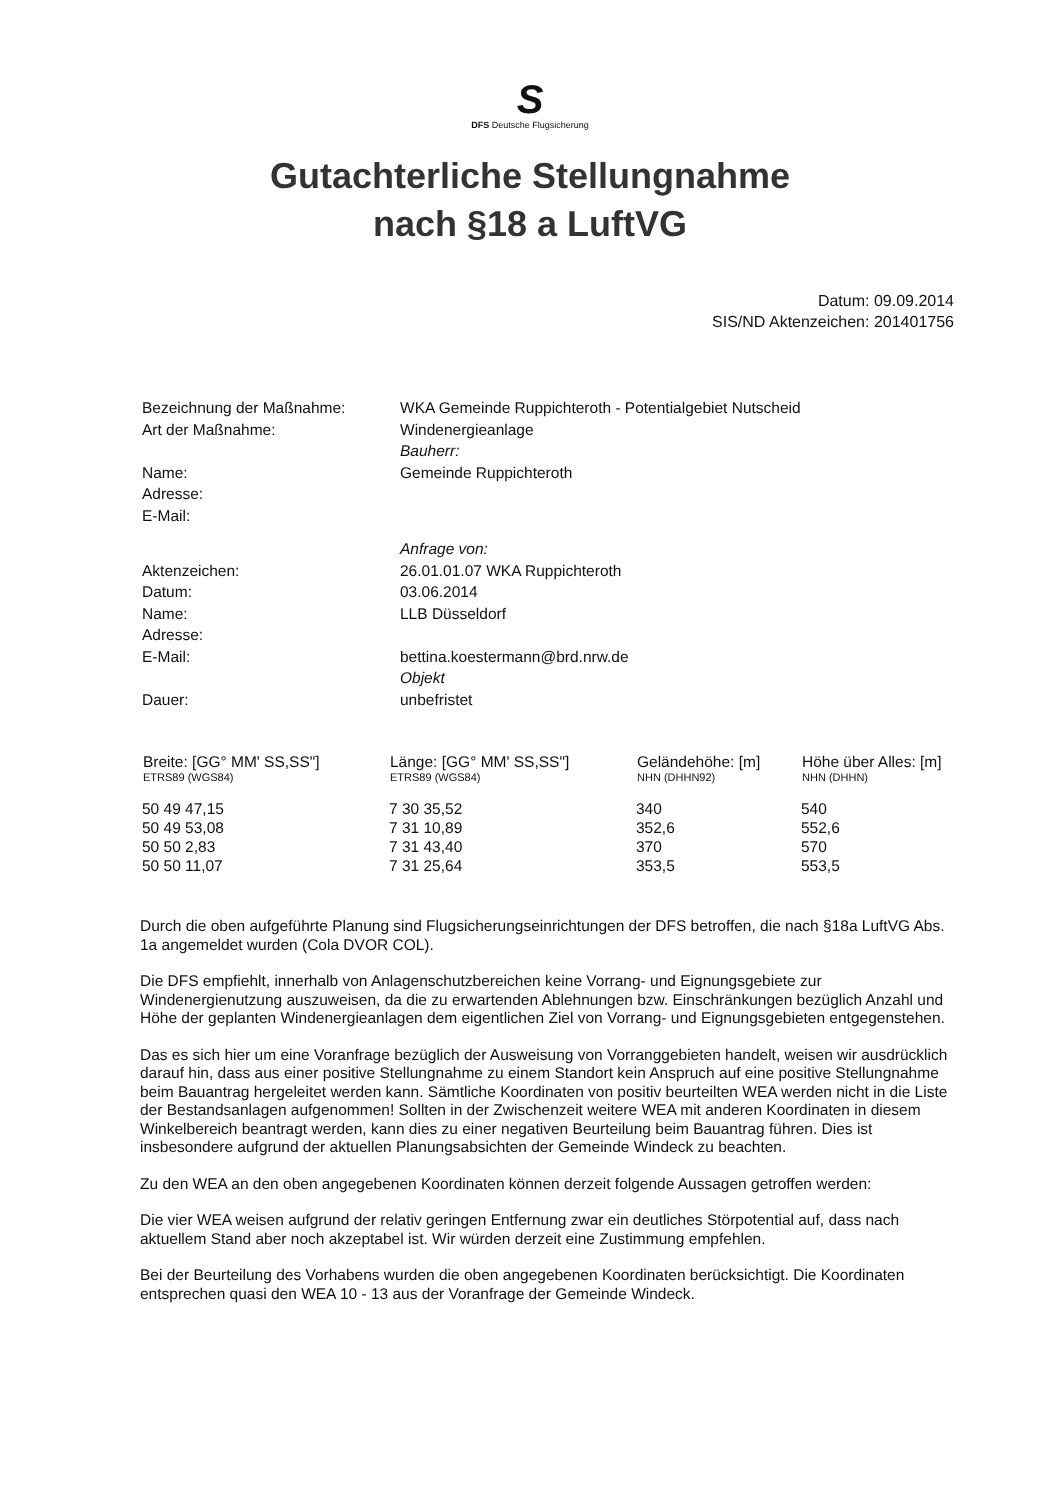S
DFS Deutsche Flugsicherung
Gutachterliche Stellungnahme
nach §18 a LuftVG
Datum: 09.09.2014
SIS/ND Aktenzeichen: 201401756
| Bezeichnung der Maßnahme: | WKA Gemeinde Ruppichteroth - Potentialgebiet Nutscheid |
| Art der Maßnahme: | Windenergieanlage |
| | Bauherr: |
| Name: | Gemeinde Ruppichteroth |
| Adresse: | |
| E-Mail: | |
| | Anfrage von: |
| Aktenzeichen: | 26.01.01.07 WKA Ruppichteroth |
| Datum: | 03.06.2014 |
| Name: | LLB Düsseldorf |
| Adresse: | |
| E-Mail: | bettina.koestermann@brd.nrw.de |
| | Objekt |
| Dauer: | unbefristet |
| Breite: [GG° MM' SS,SS"] ETRS89 (WGS84) | Länge: [GG° MM' SS,SS"] ETRS89 (WGS84) | Geländehöhe: [m] NHN (DHHN92) | Höhe über Alles: [m] NHN (DHHN) |
| --- | --- | --- | --- |
| 50 49 47,15 | 7 30 35,52 | 340 | 540 |
| 50 49 53,08 | 7 31 10,89 | 352,6 | 552,6 |
| 50 50 2,83 | 7 31 43,40 | 370 | 570 |
| 50 50 11,07 | 7 31 25,64 | 353,5 | 553,5 |
Durch die oben aufgeführte Planung sind Flugsicherungseinrichtungen der DFS betroffen, die nach §18a LuftVG Abs. 1a angemeldet wurden (Cola DVOR COL).
Die DFS empfiehlt, innerhalb von Anlagenschutzbereichen keine Vorrang- und Eignungsgebiete zur Windenergienutzung auszuweisen, da die zu erwartenden Ablehnungen bzw. Einschränkungen bezüglich Anzahl und Höhe der geplanten Windenergieanlagen dem eigentlichen Ziel von Vorrang- und Eignungsgebieten entgegenstehen.
Das es sich hier um eine Voranfrage bezüglich der Ausweisung von Vorranggebieten handelt, weisen wir ausdrücklich darauf hin, dass aus einer positive Stellungnahme zu einem Standort kein Anspruch auf eine positive Stellungnahme beim Bauantrag hergeleitet werden kann. Sämtliche Koordinaten von positiv beurteilten WEA werden nicht in die Liste der Bestandsanlagen aufgenommen! Sollten in der Zwischenzeit weitere WEA mit anderen Koordinaten in diesem Winkelbereich beantragt werden, kann dies zu einer negativen Beurteilung beim Bauantrag führen. Dies ist insbesondere aufgrund der aktuellen Planungsabsichten der Gemeinde Windeck zu beachten.
Zu den WEA an den oben angegebenen Koordinaten können derzeit folgende Aussagen getroffen werden:
Die vier WEA weisen aufgrund der relativ geringen Entfernung zwar ein deutliches Störpotential auf, dass nach aktuellem Stand aber noch akzeptabel ist. Wir würden derzeit eine Zustimmung empfehlen.
Bei der Beurteilung des Vorhabens wurden die oben angegebenen Koordinaten berücksichtigt. Die Koordinaten entsprechen quasi den WEA 10 - 13 aus der Voranfrage der Gemeinde Windeck.